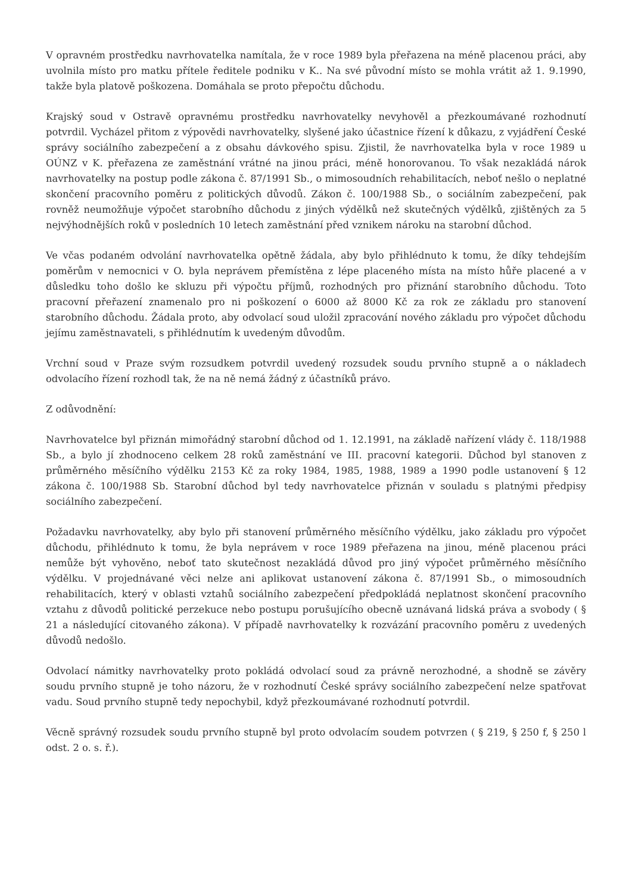V opravném prostředku navrhovatelka namítala, že v roce 1989 byla přeřazena na méně placenou práci, aby uvolnila místo pro matku přítele ředitele podniku v K.. Na své původní místo se mohla vrátit až 1. 9.1990, takže byla platově poškozena. Domáhala se proto přepočtu důchodu.
Krajský soud v Ostravě opravnému prostředku navrhovatelky nevyhověl a přezkoumávané rozhodnutí potvrdil. Vycházel přitom z výpovědi navrhovatelky, slyšené jako účastnice řízení k důkazu, z vyjádření České správy sociálního zabezpečení a z obsahu dávkového spisu. Zjistil, že navrhovatelka byla v roce 1989 u OÚNZ v K. přeřazena ze zaměstnání vrátné na jinou práci, méně honorovanou. To však nezakládá nárok navrhovatelky na postup podle zákona č. 87/1991 Sb., o mimosoudních rehabilitacích, neboť nešlo o neplatné skončení pracovního poměru z politických důvodů. Zákon č. 100/1988 Sb., o sociálním zabezpečení, pak rovněž neumožňuje výpočet starobního důchodu z jiných výdělků než skutečných výdělků, zjištěných za 5 nejvýhodnějších roků v posledních 10 letech zaměstnání před vznikem nároku na starobní důchod.
Ve včas podaném odvolání navrhovatelka opětně žádala, aby bylo přihlédnuto k tomu, že díky tehdejším poměrům v nemocnici v O. byla neprávem přemístěna z lépe placeného místa na místo hůře placené a v důsledku toho došlo ke skluzu při výpočtu příjmů, rozhodných pro přiznání starobního důchodu. Toto pracovní přeřazení znamenalo pro ni poškození o 6000 až 8000 Kč za rok ze základu pro stanovení starobního důchodu. Žádala proto, aby odvolací soud uložil zpracování nového základu pro výpočet důchodu jejímu zaměstnavateli, s přihlédnutím k uvedeným důvodům.
Vrchní soud v Praze svým rozsudkem potvrdil uvedený rozsudek soudu prvního stupně a o nákladech odvolacího řízení rozhodl tak, že na ně nemá žádný z účastníků právo.
Z odůvodnění:
Navrhovatelce byl přiznán mimořádný starobní důchod od 1. 12.1991, na základě nařízení vlády č. 118/1988 Sb., a bylo jí zhodnoceno celkem 28 roků zaměstnání ve III. pracovní kategorii. Důchod byl stanoven z průměrného měsíčního výdělku 2153 Kč za roky 1984, 1985, 1988, 1989 a 1990 podle ustanovení § 12 zákona č. 100/1988 Sb. Starobní důchod byl tedy navrhovatelce přiznán v souladu s platnými předpisy sociálního zabezpečení.
Požadavku navrhovatelky, aby bylo při stanovení průměrného měsíčního výdělku, jako základu pro výpočet důchodu, přihlédnuto k tomu, že byla neprávem v roce 1989 přeřazena na jinou, méně placenou práci nemůže být vyhověno, neboť tato skutečnost nezakládá důvod pro jiný výpočet průměrného měsíčního výdělku. V projednávané věci nelze ani aplikovat ustanovení zákona č. 87/1991 Sb., o mimosoudních rehabilitacích, který v oblasti vztahů sociálního zabezpečení předpokládá neplatnost skončení pracovního vztahu z důvodů politické perzekuce nebo postupu porušujícího obecně uznávaná lidská práva a svobody ( § 21 a následující citovaného zákona). V případě navrhovatelky k rozvázání pracovního poměru z uvedených důvodů nedošlo.
Odvolací námitky navrhovatelky proto pokládá odvolací soud za právně nerozhodné, a shodně se závěry soudu prvního stupně je toho názoru, že v rozhodnutí České správy sociálního zabezpečení nelze spatřovat vadu. Soud prvního stupně tedy nepochybil, když přezkoumávané rozhodnutí potvrdil.
Věcně správný rozsudek soudu prvního stupně byl proto odvolacím soudem potvrzen ( § 219, § 250 f, § 250 l odst. 2 o. s. ř.).